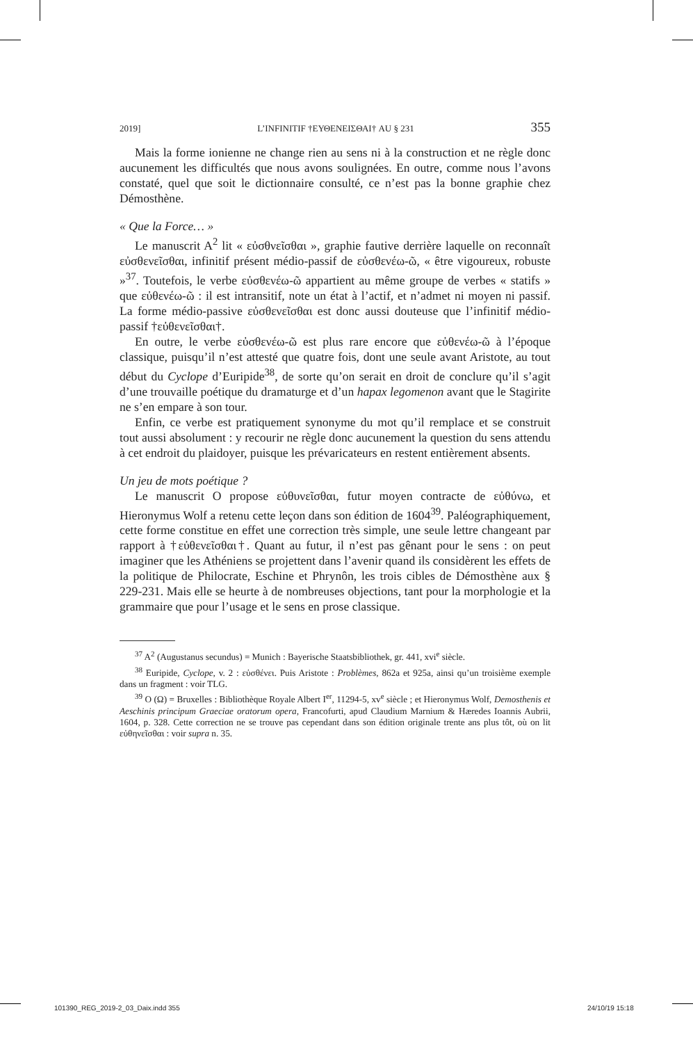2019] L’INFINITIF †ΕΥΘΕΝΕΙΣΘΑΙ† AU § 231 355
Mais la forme ionienne ne change rien au sens ni à la construction et ne règle donc aucunement les difficultés que nous avons soulignées. En outre, comme nous l’avons constaté, quel que soit le dictionnaire consulté, ce n’est pas la bonne graphie chez Démosthène.
« Que la Force… »
Le manuscrit A<sup>2</sup> lit « εὐσθνεῖσθαι », graphie fautive derrière laquelle on reconnaît εὐσθενεῖσθαι, infinitif présent médio-passif de εὐσθενέω-ῶ, « être vigoureux, robuste »<sup>37</sup>. Toutefois, le verbe εὐσθενέω-ῶ appartient au même groupe de verbes « statifs » que εὐθενέω-ῶ : il est intransitif, note un état à l’actif, et n’admet ni moyen ni passif. La forme médio-passive εὐσθενεῖσθαι est donc aussi douteuse que l’infinitif médio-passif †εὐθενεῖσθαι†.
En outre, le verbe εὐσθενέω-ῶ est plus rare encore que εὐθενέω-ῶ à l’époque classique, puisqu’il n’est attesté que quatre fois, dont une seule avant Aristote, au tout début du Cyclope d’Euripide<sup>38</sup>, de sorte qu’on serait en droit de conclure qu’il s’agit d’une trouvaille poétique du dramaturge et d’un hapax legomenon avant que le Stagirite ne s’en empare à son tour.
Enfin, ce verbe est pratiquement synonyme du mot qu’il remplace et se construit tout aussi absolument : y recourir ne règle donc aucunement la question du sens attendu à cet endroit du plaidoyer, puisque les prévaricateurs en restent entièrement absents.
Un jeu de mots poétique ?
Le manuscrit O propose εὐθυνεῖσθαι, futur moyen contracte de εὐθύνω, et Hieronymus Wolf a retenu cette leçon dans son édition de 1604<sup>39</sup>. Paléographiquement, cette forme constitue en effet une correction très simple, une seule lettre changeant par rapport à †εὐθενεῖσθαι†. Quant au futur, il n’est pas gênant pour le sens : on peut imaginer que les Athéniens se projettent dans l’avenir quand ils considèrent les effets de la politique de Philocrate, Eschine et Phrynôn, les trois cibles de Démosthène aux § 229-231. Mais elle se heurte à de nombreuses objections, tant pour la morphologie et la grammaire que pour l’usage et le sens en prose classique.
<sup>37</sup> A<sup>2</sup> (Augustanus secundus) = Munich : Bayerische Staatsbibliothek, gr. 441, xvi<sup>e</sup> siècle.
<sup>38</sup> Euripide, Cyclope, v. 2 : εὐσθένει. Puis Aristote : Problèmes, 862a et 925a, ainsi qu’un troisième exemple dans un fragment : voir TLG.
<sup>39</sup> O (Ω) = Bruxelles : Bibliothèque Royale Albert I<sup>er</sup>, 11294-5, xv<sup>e</sup> siècle ; et Hieronymus Wolf, Demosthenis et Aeschinis principum Graeciae oratorum opera, Francofurti, apud Claudium Marnium & Hæredes Ioannis Aubrii, 1604, p. 328. Cette correction ne se trouve pas cependant dans son édition originale trente ans plus tôt, où on lit εὐθηνεῖσθαι : voir supra n. 35.
101390_REG_2019-2_03_Daix.indd 355
24/10/19 15:18